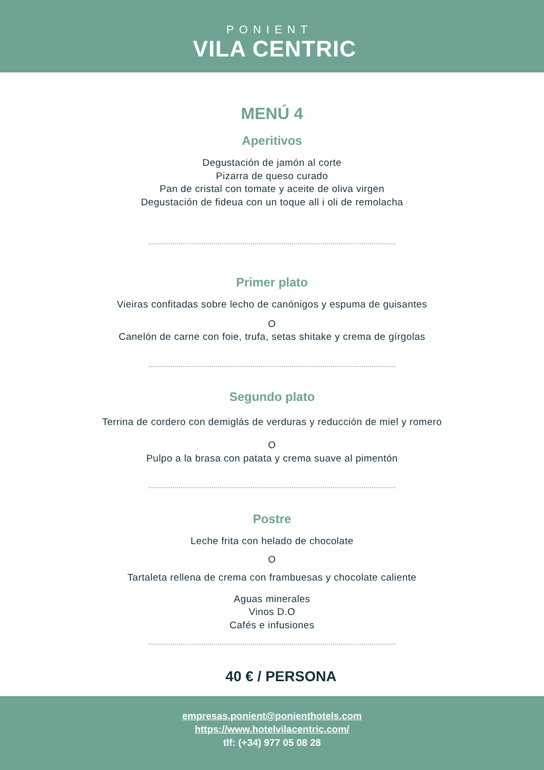PONIENT
VILA CENTRIC
MENÚ 4
Aperitivos
Degustación de jamón al corte
Pizarra de queso curado
Pan de cristal con tomate y aceite de oliva virgen
Degustación de fideua con un toque all i oli de remolacha
Primer plato
Vieiras confitadas sobre lecho de canónigos y espuma de guisantes
O
Canelón de carne con foie, trufa, setas shitake y crema de gírgolas
Segundo plato
Terrina de cordero con demiglás de verduras y reducción de miel y romero
O
Pulpo a la brasa con patata y crema suave al pimentón
Postre
Leche frita con helado de chocolate
O
Tartaleta rellena de crema con frambuesas y chocolate caliente
Aguas minerales
Vinos D.O
Cafés e infusiones
40 € / PERSONA
empresas.ponient@ponienthotels.com
https://www.hotelvilacentric.com/
tlf: (+34) 977 05 08 28